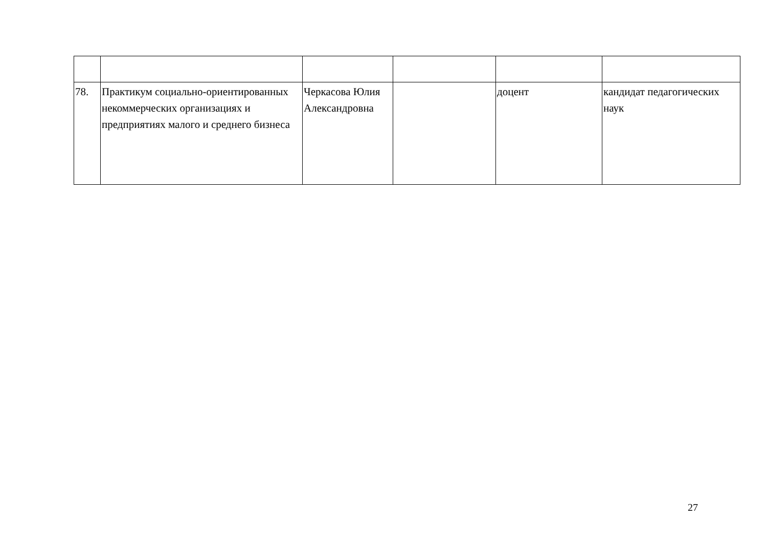| 78. | Практикум социально-ориентированных некоммерческих организациях и предприятиях малого и среднего бизнеса | Черкасова Юлия Александровна | | доцент | кандидат педагогических наук |
27